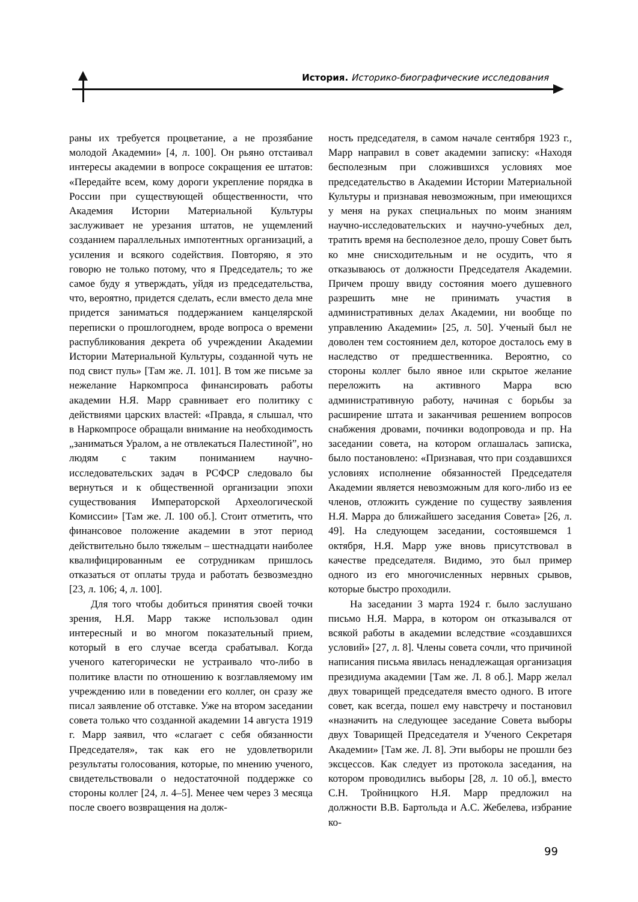История. Историко-биографические исследования
раны их требуется процветание, а не прозябание молодой Академии» [4, л. 100]. Он рьяно отстаивал интересы академии в вопросе сокращения ее штатов: «Передайте всем, кому дороги укрепление порядка в России при существующей общественности, что Академия Истории Материальной Культуры заслуживает не урезания штатов, не ущемлений созданием параллельных импотентных организаций, а усиления и всякого содействия. Повторяю, я это говорю не только потому, что я Председатель; то же самое буду я утверждать, уйдя из председательства, что, вероятно, придется сделать, если вместо дела мне придется заниматься поддержанием канцелярской переписки о прошлогоднем, вроде вопроса о времени распубликования декрета об учреждении Академии Истории Материальной Культуры, созданной чуть не под свист пуль» [Там же. Л. 101]. В том же письме за нежелание Наркомпроса финансировать работы академии Н.Я. Марр сравнивает его политику с действиями царских властей: «Правда, я слышал, что в Наркомпросе обращали внимание на необходимость „заниматься Уралом, а не отвлекаться Палестиной”, но людям с таким пониманием научно-исследовательских задач в РСФСР следовало бы вернуться и к общественной организации эпохи существования Императорской Археологической Комиссии» [Там же. Л. 100 об.]. Стоит отметить, что финансовое положение академии в этот период действительно было тяжелым – шестнадцати наиболее квалифицированным ее сотрудникам пришлось отказаться от оплаты труда и работать безвозмездно [23, л. 106; 4, л. 100].
Для того чтобы добиться принятия своей точки зрения, Н.Я. Марр также использовал один интересный и во многом показательный прием, который в его случае всегда срабатывал. Когда ученого категорически не устраивало что-либо в политике власти по отношению к возглавляемому им учреждению или в поведении его коллег, он сразу же писал заявление об отставке. Уже на втором заседании совета только что созданной академии 14 августа 1919 г. Марр заявил, что «слагает с себя обязанности Председателя», так как его не удовлетворили результаты голосования, которые, по мнению ученого, свидетельствовали о недостаточной поддержке со стороны коллег [24, л. 4–5]. Менее чем через 3 месяца после своего возвращения на долж-
ность председателя, в самом начале сентября 1923 г., Марр направил в совет академии записку: «Находя бесполезным при сложившихся условиях мое председательство в Академии Истории Материальной Культуры и признавая невозможным, при имеющихся у меня на руках специальных по моим знаниям научно-исследовательских и научно-учебных дел, тратить время на бесполезное дело, прошу Совет быть ко мне снисходительным и не осудить, что я отказываюсь от должности Председателя Академии. Причем прошу ввиду состояния моего душевного разрешить мне не принимать участия в административных делах Академии, ни вообще по управлению Академии» [25, л. 50]. Ученый был не доволен тем состоянием дел, которое досталось ему в наследство от предшественника. Вероятно, со стороны коллег было явное или скрытое желание переложить на активного Марра всю административную работу, начиная с борьбы за расширение штата и заканчивая решением вопросов снабжения дровами, починки водопровода и пр. На заседании совета, на котором оглашалась записка, было постановлено: «Признавая, что при создавшихся условиях исполнение обязанностей Председателя Академии является невозможным для кого-либо из ее членов, отложить суждение по существу заявления Н.Я. Марра до ближайшего заседания Совета» [26, л. 49]. На следующем заседании, состоявшемся 1 октября, Н.Я. Марр уже вновь присутствовал в качестве председателя. Видимо, это был пример одного из его многочисленных нервных срывов, которые быстро проходили.
На заседании 3 марта 1924 г. было заслушано письмо Н.Я. Марра, в котором он отказывался от всякой работы в академии вследствие «создавшихся условий» [27, л. 8]. Члены совета сочли, что причиной написания письма явилась ненадлежащая организация президиума академии [Там же. Л. 8 об.]. Марр желал двух товарищей председателя вместо одного. В итоге совет, как всегда, пошел ему навстречу и постановил «назначить на следующее заседание Совета выборы двух Товарищей Председателя и Ученого Секретаря Академии» [Там же. Л. 8]. Эти выборы не прошли без эксцессов. Как следует из протокола заседания, на котором проводились выборы [28, л. 10 об.], вместо С.Н. Тройницкого Н.Я. Марр предложил на должности В.В. Бартольда и А.С. Жебелева, избрание ко-
99